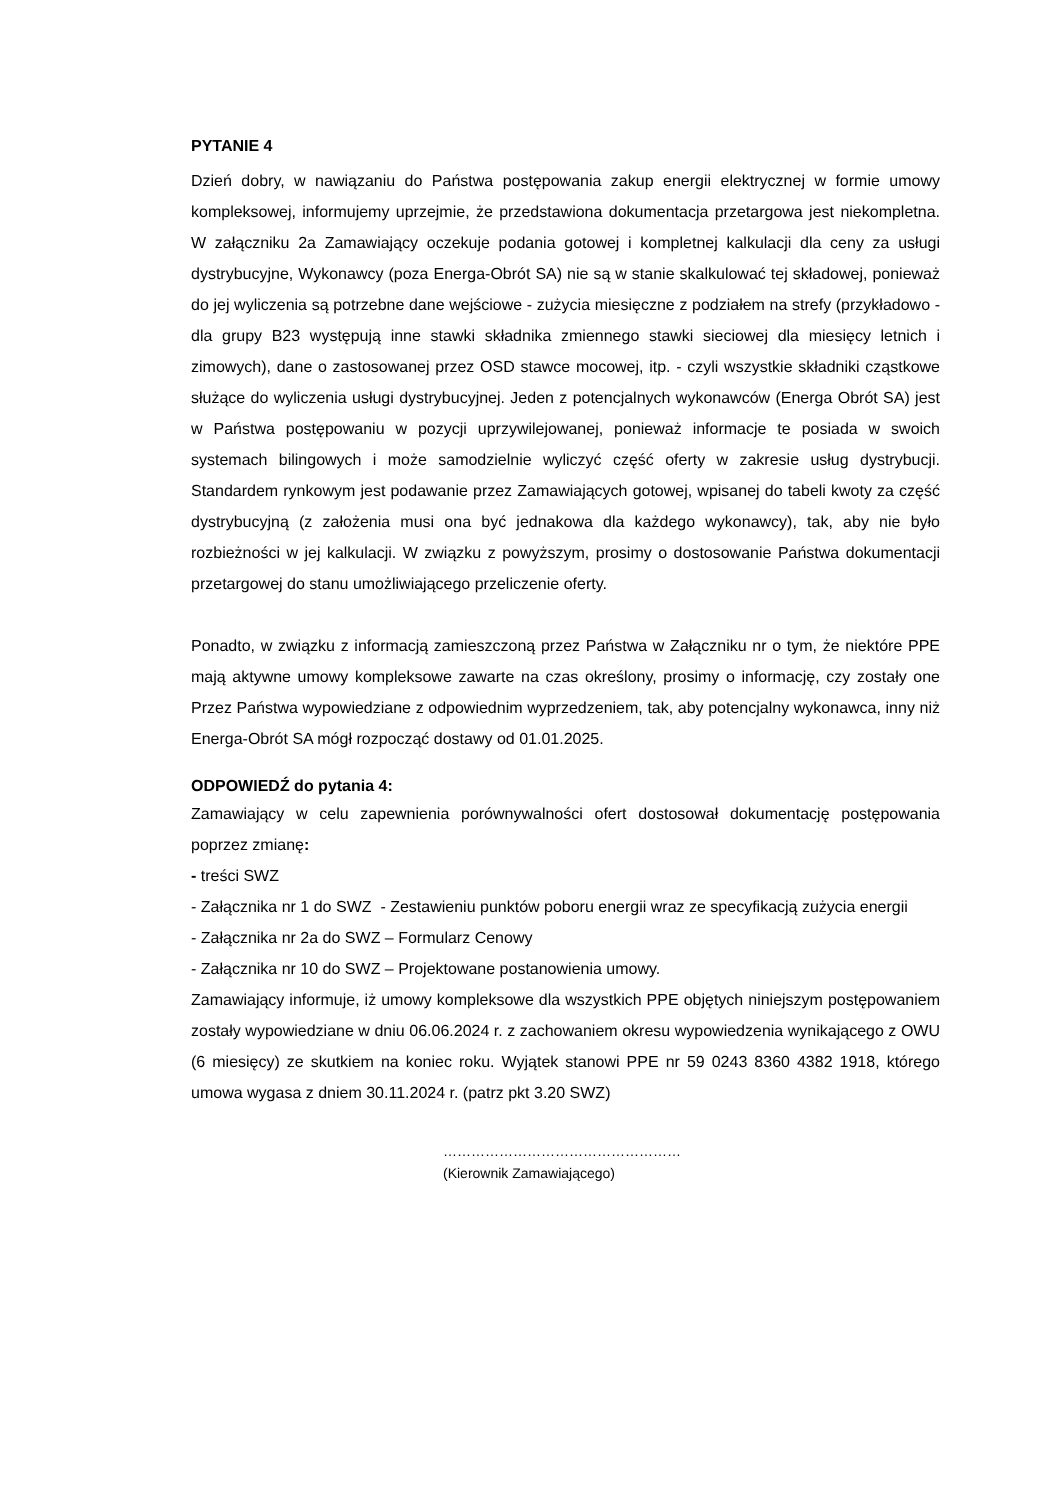PYTANIE 4
Dzień dobry, w nawiązaniu do Państwa postępowania zakup energii elektrycznej w formie umowy kompleksowej, informujemy uprzejmie, że przedstawiona dokumentacja przetargowa jest niekompletna. W załączniku 2a Zamawiający oczekuje podania gotowej i kompletnej kalkulacji dla ceny za usługi dystrybucyjne, Wykonawcy (poza Energa-Obrót SA) nie są w stanie skalkulować tej składowej, ponieważ do jej wyliczenia są potrzebne dane wejściowe - zużycia miesięczne z podziałem na strefy (przykładowo - dla grupy B23 występują inne stawki składnika zmiennego stawki sieciowej dla miesięcy letnich i zimowych), dane o zastosowanej przez OSD stawce mocowej, itp. - czyli wszystkie składniki cząstkowe służące do wyliczenia usługi dystrybucyjnej. Jeden z potencjalnych wykonawców (Energa Obrót SA) jest w Państwa postępowaniu w pozycji uprzywilejowanej, ponieważ informacje te posiada w swoich systemach bilingowych i może samodzielnie wyliczyć część oferty w zakresie usług dystrybucji. Standardem rynkowym jest podawanie przez Zamawiających gotowej, wpisanej do tabeli kwoty za część dystrybucyjną (z założenia musi ona być jednakowa dla każdego wykonawcy), tak, aby nie było rozbieżności w jej kalkulacji. W związku z powyższym, prosimy o dostosowanie Państwa dokumentacji przetargowej do stanu umożliwiającego przeliczenie oferty.
Ponadto, w związku z informacją zamieszczoną przez Państwa w Załączniku nr o tym, że niektóre PPE mają aktywne umowy kompleksowe zawarte na czas określony, prosimy o informację, czy zostały one Przez Państwa wypowiedziane z odpowiednim wyprzedzeniem, tak, aby potencjalny wykonawca, inny niż Energa-Obrót SA mógł rozpocząć dostawy od 01.01.2025.
ODPOWIEDŹ do pytania 4:
Zamawiający w celu zapewnienia porównywalności ofert dostosował dokumentację postępowania poprzez zmianę:
- treści SWZ
- Załącznika nr 1 do SWZ - Zestawieniu punktów poboru energii wraz ze specyfikacją zużycia energii
- Załącznika nr 2a do SWZ – Formularz Cenowy
- Załącznika nr 10 do SWZ – Projektowane postanowienia umowy.
Zamawiający informuje, iż umowy kompleksowe dla wszystkich PPE objętych niniejszym postępowaniem zostały wypowiedziane w dniu 06.06.2024 r. z zachowaniem okresu wypowiedzenia wynikającego z OWU (6 miesięcy) ze skutkiem na koniec roku. Wyjątek stanowi PPE nr 59 0243 8360 4382 1918, którego umowa wygasa z dniem 30.11.2024 r. (patrz pkt 3.20 SWZ)
……………………………………………
(Kierownik Zamawiającego)